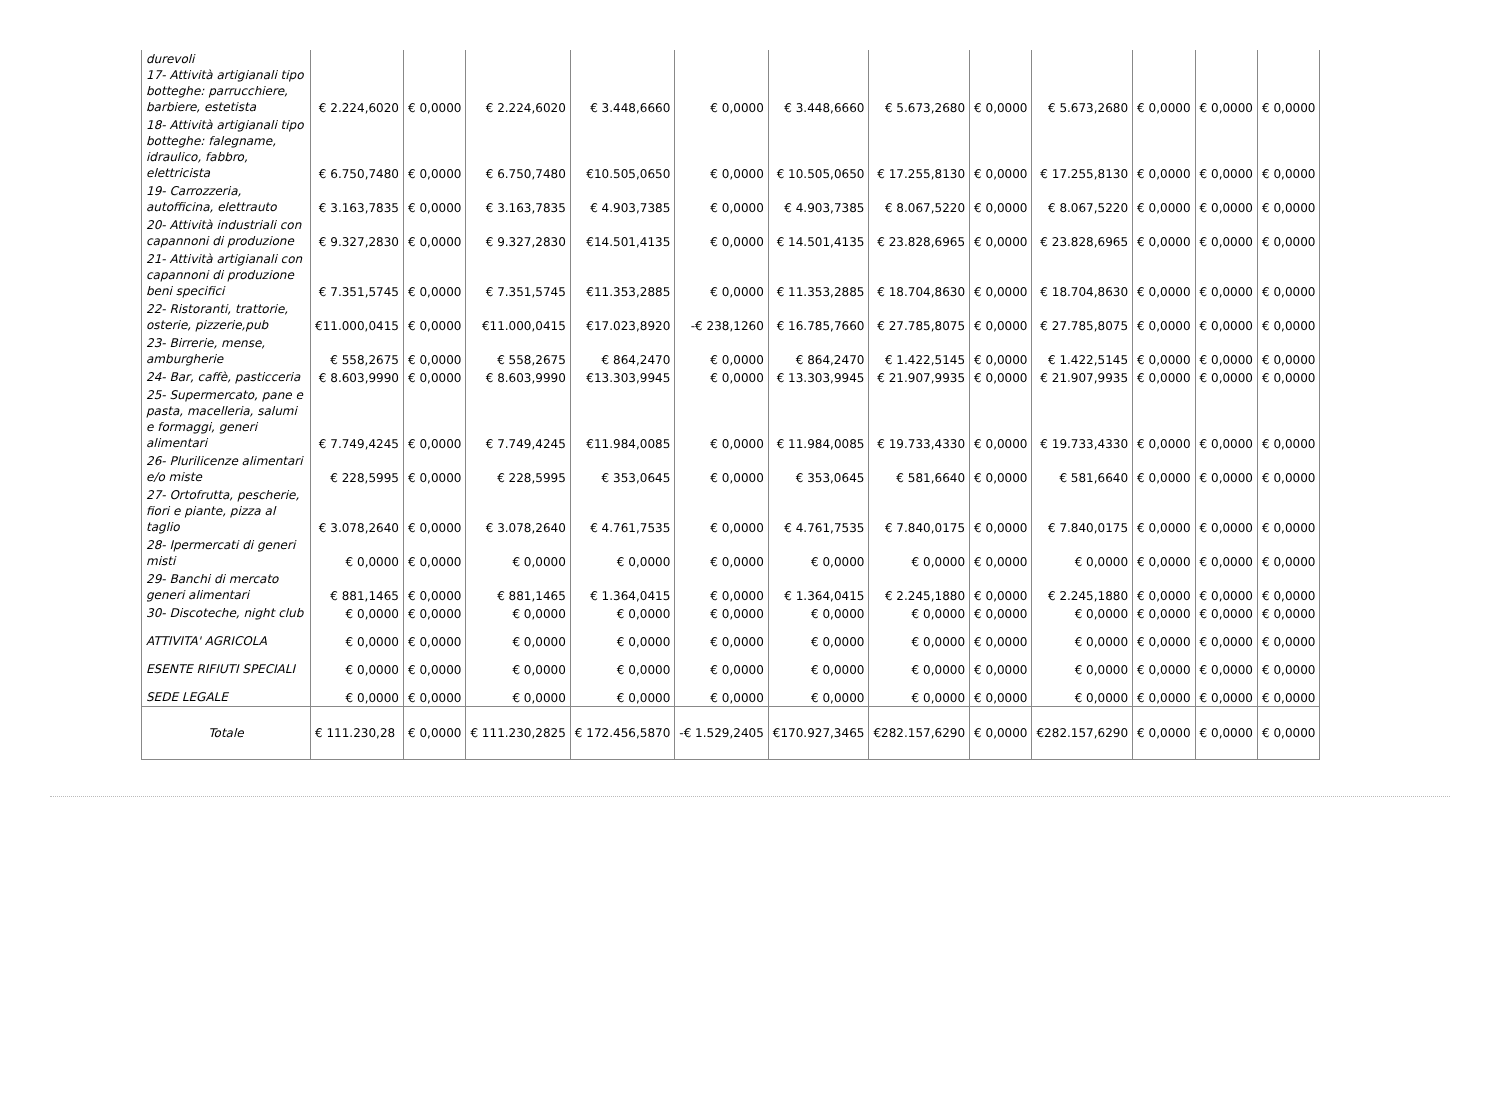| durevoli 17- Attività artigianali tipo botteghe: parrucchiere, barbiere, estetista | € 2.224,6020 | € 0,0000 | € 2.224,6020 | € 3.448,6660 | € 0,0000 | € 3.448,6660 | € 5.673,2680 | € 0,0000 | € 5.673,2680 | € 0,0000 | € 0,0000 | € 0,0000 |
| 18- Attività artigianali tipo botteghe: falegname, idraulico, fabbro, elettricista | € 6.750,7480 | € 0,0000 | € 6.750,7480 | €10.505,0650 | € 0,0000 | € 10.505,0650 | € 17.255,8130 | € 0,0000 | € 17.255,8130 | € 0,0000 | € 0,0000 | € 0,0000 |
| 19- Carrozzeria, autofficina, elettrauto | € 3.163,7835 | € 0,0000 | € 3.163,7835 | € 4.903,7385 | € 0,0000 | € 4.903,7385 | € 8.067,5220 | € 0,0000 | € 8.067,5220 | € 0,0000 | € 0,0000 | € 0,0000 |
| 20- Attività industriali con capannoni di produzione | € 9.327,2830 | € 0,0000 | € 9.327,2830 | €14.501,4135 | € 0,0000 | € 14.501,4135 | € 23.828,6965 | € 0,0000 | € 23.828,6965 | € 0,0000 | € 0,0000 | € 0,0000 |
| 21- Attività artigianali con capannoni di produzione beni specifici | € 7.351,5745 | € 0,0000 | € 7.351,5745 | €11.353,2885 | € 0,0000 | € 11.353,2885 | € 18.704,8630 | € 0,0000 | € 18.704,8630 | € 0,0000 | € 0,0000 | € 0,0000 |
| 22- Ristoranti, trattorie, osterie, pizzerie,pub | €11.000,0415 | € 0,0000 | €11.000,0415 | €17.023,8920 | -€ 238,1260 | € 16.785,7660 | € 27.785,8075 | € 0,0000 | € 27.785,8075 | € 0,0000 | € 0,0000 | € 0,0000 |
| 23- Birrerie, mense, amburgherie | € 558,2675 | € 0,0000 | € 558,2675 | € 864,2470 | € 0,0000 | € 864,2470 | € 1.422,5145 | € 0,0000 | € 1.422,5145 | € 0,0000 | € 0,0000 | € 0,0000 |
| 24- Bar, caffè, pasticceria | € 8.603,9990 | € 0,0000 | € 8.603,9990 | €13.303,9945 | € 0,0000 | € 13.303,9945 | € 21.907,9935 | € 0,0000 | € 21.907,9935 | € 0,0000 | € 0,0000 | € 0,0000 |
| 25- Supermercato, pane e pasta, macelleria, salumi e formaggi, generi alimentari | € 7.749,4245 | € 0,0000 | € 7.749,4245 | €11.984,0085 | € 0,0000 | € 11.984,0085 | € 19.733,4330 | € 0,0000 | € 19.733,4330 | € 0,0000 | € 0,0000 | € 0,0000 |
| 26- Plurilicenze alimentari e/o miste | € 228,5995 | € 0,0000 | € 228,5995 | € 353,0645 | € 0,0000 | € 353,0645 | € 581,6640 | € 0,0000 | € 581,6640 | € 0,0000 | € 0,0000 | € 0,0000 |
| 27- Ortofrutta, pescherie, fiori e piante, pizza al taglio | € 3.078,2640 | € 0,0000 | € 3.078,2640 | € 4.761,7535 | € 0,0000 | € 4.761,7535 | € 7.840,0175 | € 0,0000 | € 7.840,0175 | € 0,0000 | € 0,0000 | € 0,0000 |
| 28- Ipermercati di generi misti | € 0,0000 | € 0,0000 | € 0,0000 | € 0,0000 | € 0,0000 | € 0,0000 | € 0,0000 | € 0,0000 | € 0,0000 | € 0,0000 | € 0,0000 | € 0,0000 |
| 29- Banchi di mercato generi alimentari | € 881,1465 | € 0,0000 | € 881,1465 | € 1.364,0415 | € 0,0000 | € 1.364,0415 | € 2.245,1880 | € 0,0000 | € 2.245,1880 | € 0,0000 | € 0,0000 | € 0,0000 |
| 30- Discoteche, night club | € 0,0000 | € 0,0000 | € 0,0000 | € 0,0000 | € 0,0000 | € 0,0000 | € 0,0000 | € 0,0000 | € 0,0000 | € 0,0000 | € 0,0000 | € 0,0000 |
| ATTIVITA' AGRICOLA | € 0,0000 | € 0,0000 | € 0,0000 | € 0,0000 | € 0,0000 | € 0,0000 | € 0,0000 | € 0,0000 | € 0,0000 | € 0,0000 | € 0,0000 | € 0,0000 |
| ESENTE RIFIUTI SPECIALI | € 0,0000 | € 0,0000 | € 0,0000 | € 0,0000 | € 0,0000 | € 0,0000 | € 0,0000 | € 0,0000 | € 0,0000 | € 0,0000 | € 0,0000 | € 0,0000 |
| SEDE LEGALE | € 0,0000 | € 0,0000 | € 0,0000 | € 0,0000 | € 0,0000 | € 0,0000 | € 0,0000 | € 0,0000 | € 0,0000 | € 0,0000 | € 0,0000 | € 0,0000 |
| Totale | € 111.230,28 | € 0,0000 | € 111.230,2825 | € 172.456,5870 | -€ 1.529,2405 | €170.927,3465 | €282.157,6290 | € 0,0000 | €282.157,6290 | € 0,0000 | € 0,0000 | € 0,0000 |